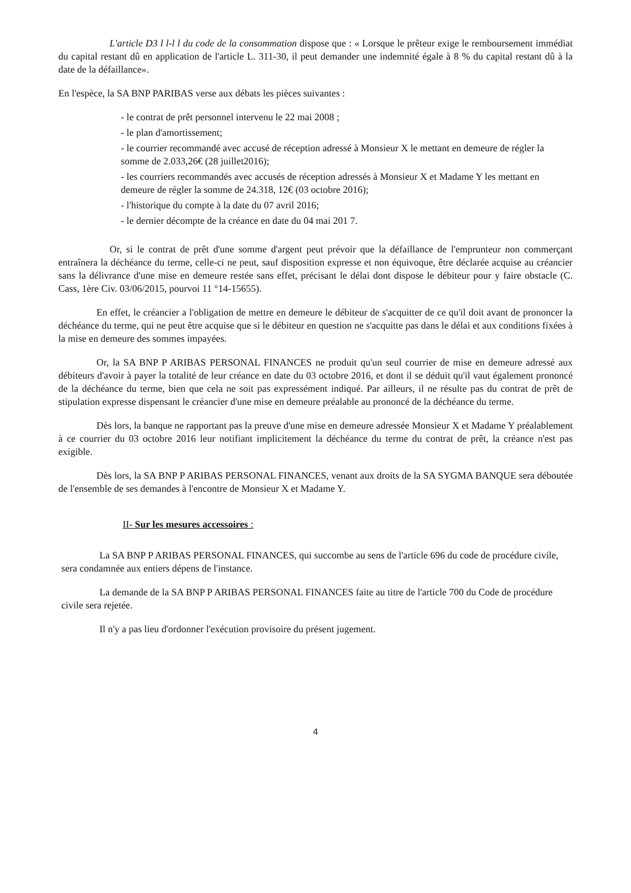L'article D3 l l-l l du code de la consommation dispose que : « Lorsque le prêteur exige le remboursement immédiat du capital restant dû en application de l'article L. 311-30, il peut demander une indemnité égale à 8 % du capital restant dû à la date de la défaillance».
En l'espèce, la SA BNP PARIBAS verse aux débats les pièces suivantes :
- le contrat de prêt personnel intervenu le 22 mai 2008 ;
- le plan d'amortissement;
- le courrier recommandé avec accusé de réception adressé à Monsieur X le mettant en demeure de régler la somme de 2.033,26€ (28 juillet2016);
- les courriers recommandés avec accusés de réception adressés à Monsieur X et Madame Y les mettant en demeure de régler la somme de 24.318, 12€ (03 octobre 2016);
- l'historique du compte à la date du 07 avril 2016;
- le dernier décompte de la créance en date du 04 mai 201 7.
Or, si le contrat de prêt d'une somme d'argent peut prévoir que la défaillance de l'emprunteur non commerçant entraînera la déchéance du terme, celle-ci ne peut, sauf disposition expresse et non équivoque, être déclarée acquise au créancier sans la délivrance d'une mise en demeure restée sans effet, précisant le délai dont dispose le débiteur pour y faire obstacle (C. Cass, 1ère Civ. 03/06/2015, pourvoi 11 °14-15655).
En effet, le créancier a l'obligation de mettre en demeure le débiteur de s'acquitter de ce qu'il doit avant de prononcer la déchéance du terme, qui ne peut être acquise que si le débiteur en question ne s'acquitte pas dans le délai et aux conditions fixées à la mise en demeure des sommes impayées.
Or, la SA BNP P ARIBAS PERSONAL FINANCES ne produit qu'un seul courrier de mise en demeure adressé aux débiteurs d'avoir à payer la totalité de leur créance en date du 03 octobre 2016, et dont il se déduit qu'il vaut également prononcé de la déchéance du terme, bien que cela ne soit pas expressément indiqué. Par ailleurs, il ne résulte pas du contrat de prêt de stipulation expresse dispensant le créancier d'une mise en demeure préalable au prononcé de la déchéance du terme.
Dès lors, la banque ne rapportant pas la preuve d'une mise en demeure adressée Monsieur X et Madame Y préalablement à ce courrier du 03 octobre 2016 leur notifiant implicitement la déchéance du terme du contrat de prêt, la créance n'est pas exigible.
Dès lors, la SA BNP P ARIBAS PERSONAL FINANCES, venant aux droits de la SA SYGMA BANQUE sera déboutée de l'ensemble de ses demandes à l'encontre de Monsieur X et Madame Y.
II- Sur les mesures accessoires :
La SA BNP P ARIBAS PERSONAL FINANCES, qui succombe au sens de l'article 696 du code de procédure civile, sera condamnée aux entiers dépens de l'instance.
La demande de la SA BNP P ARIBAS PERSONAL FINANCES faite au titre de l'article 700 du Code de procédure civile sera rejetée.
Il n'y a pas lieu d'ordonner l'exécution provisoire du présent jugement.
4